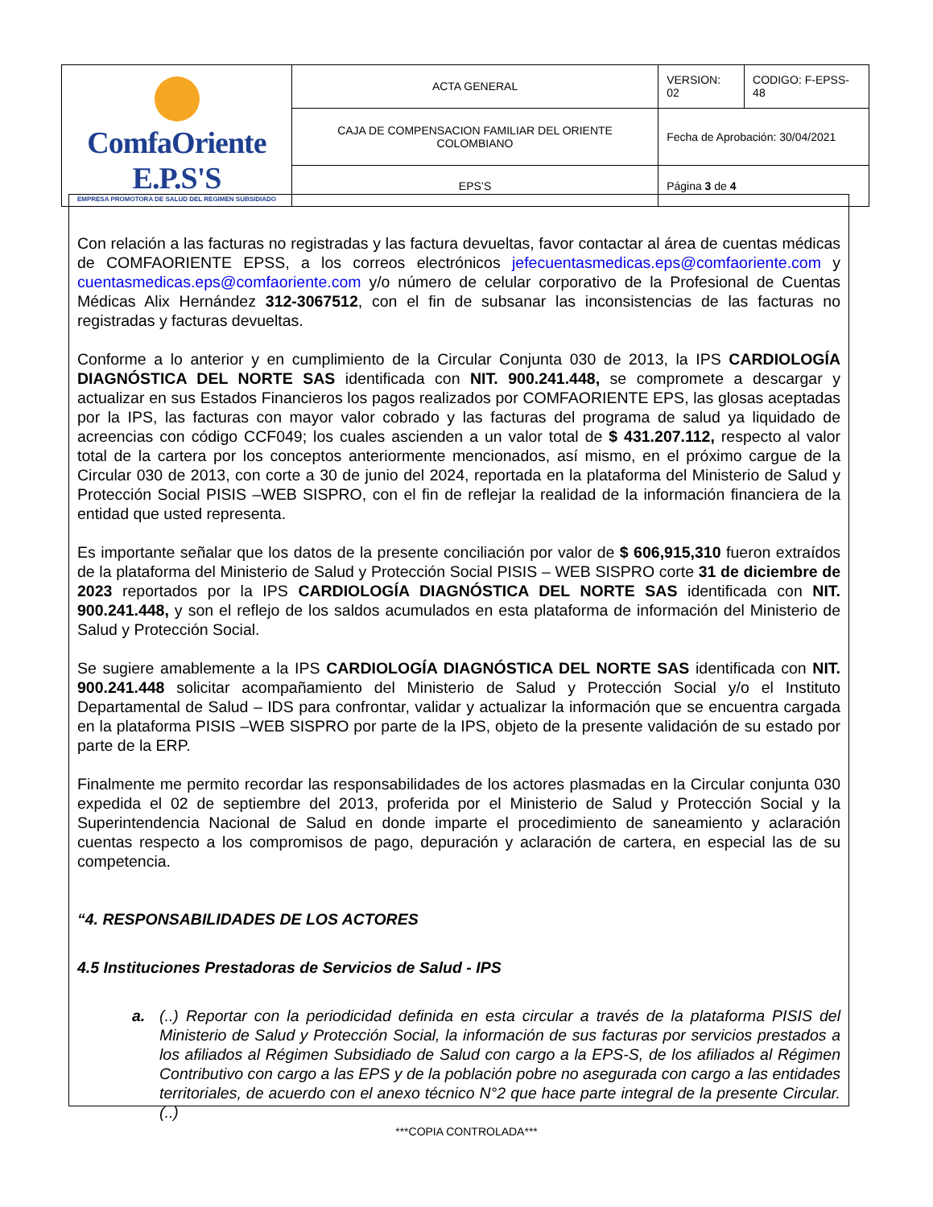| ComfaOriente E.P.S'S EMPRESA PROMOTORA DE SALUD DEL REGIMEN SUBSIDIADO | ACTA GENERAL | VERSION: 02 | CODIGO: F-EPSS-48 |
| | CAJA DE COMPENSACION FAMILIAR DEL ORIENTE COLOMBIANO | Fecha de Aprobación: 30/04/2021 | |
| | EPS’S | Página 3 de 4 | |
Con relación a las facturas no registradas y las factura devueltas, favor contactar al área de cuentas médicas de COMFAORIENTE EPSS, a los correos electrónicos jefecuentasmedicas.eps@comfaoriente.com y cuentasmedicas.eps@comfaoriente.com y/o número de celular corporativo de la Profesional de Cuentas Médicas Alix Hernández 312-3067512, con el fin de subsanar las inconsistencias de las facturas no registradas y facturas devueltas.
Conforme a lo anterior y en cumplimiento de la Circular Conjunta 030 de 2013, la IPS CARDIOLOGÍA DIAGNÓSTICA DEL NORTE SAS identificada con NIT. 900.241.448, se compromete a descargar y actualizar en sus Estados Financieros los pagos realizados por COMFAORIENTE EPS, las glosas aceptadas por la IPS, las facturas con mayor valor cobrado y las facturas del programa de salud ya liquidado de acreencias con código CCF049; los cuales ascienden a un valor total de $ 431.207.112, respecto al valor total de la cartera por los conceptos anteriormente mencionados, así mismo, en el próximo cargue de la Circular 030 de 2013, con corte a 30 de junio del 2024, reportada en la plataforma del Ministerio de Salud y Protección Social PISIS –WEB SISPRO, con el fin de reflejar la realidad de la información financiera de la entidad que usted representa.
Es importante señalar que los datos de la presente conciliación por valor de $ 606,915,310 fueron extraídos de la plataforma del Ministerio de Salud y Protección Social PISIS – WEB SISPRO corte 31 de diciembre de 2023 reportados por la IPS CARDIOLOGÍA DIAGNÓSTICA DEL NORTE SAS identificada con NIT. 900.241.448, y son el reflejo de los saldos acumulados en esta plataforma de información del Ministerio de Salud y Protección Social.
Se sugiere amablemente a la IPS CARDIOLOGÍA DIAGNÓSTICA DEL NORTE SAS identificada con NIT. 900.241.448 solicitar acompañamiento del Ministerio de Salud y Protección Social y/o el Instituto Departamental de Salud – IDS para confrontar, validar y actualizar la información que se encuentra cargada en la plataforma PISIS –WEB SISPRO por parte de la IPS, objeto de la presente validación de su estado por parte de la ERP.
Finalmente me permito recordar las responsabilidades de los actores plasmadas en la Circular conjunta 030 expedida el 02 de septiembre del 2013, proferida por el Ministerio de Salud y Protección Social y la Superintendencia Nacional de Salud en donde imparte el procedimiento de saneamiento y aclaración cuentas respecto a los compromisos de pago, depuración y aclaración de cartera, en especial las de su competencia.
“4. RESPONSABILIDADES DE LOS ACTORES
4.5 Instituciones Prestadoras de Servicios de Salud - IPS
a. (..) Reportar con la periodicidad definida en esta circular a través de la plataforma PISIS del Ministerio de Salud y Protección Social, la información de sus facturas por servicios prestados a los afiliados al Régimen Subsidiado de Salud con cargo a la EPS-S, de los afiliados al Régimen Contributivo con cargo a las EPS y de la población pobre no asegurada con cargo a las entidades territoriales, de acuerdo con el anexo técnico N°2 que hace parte integral de la presente Circular. (..)
***COPIA CONTROLADA***